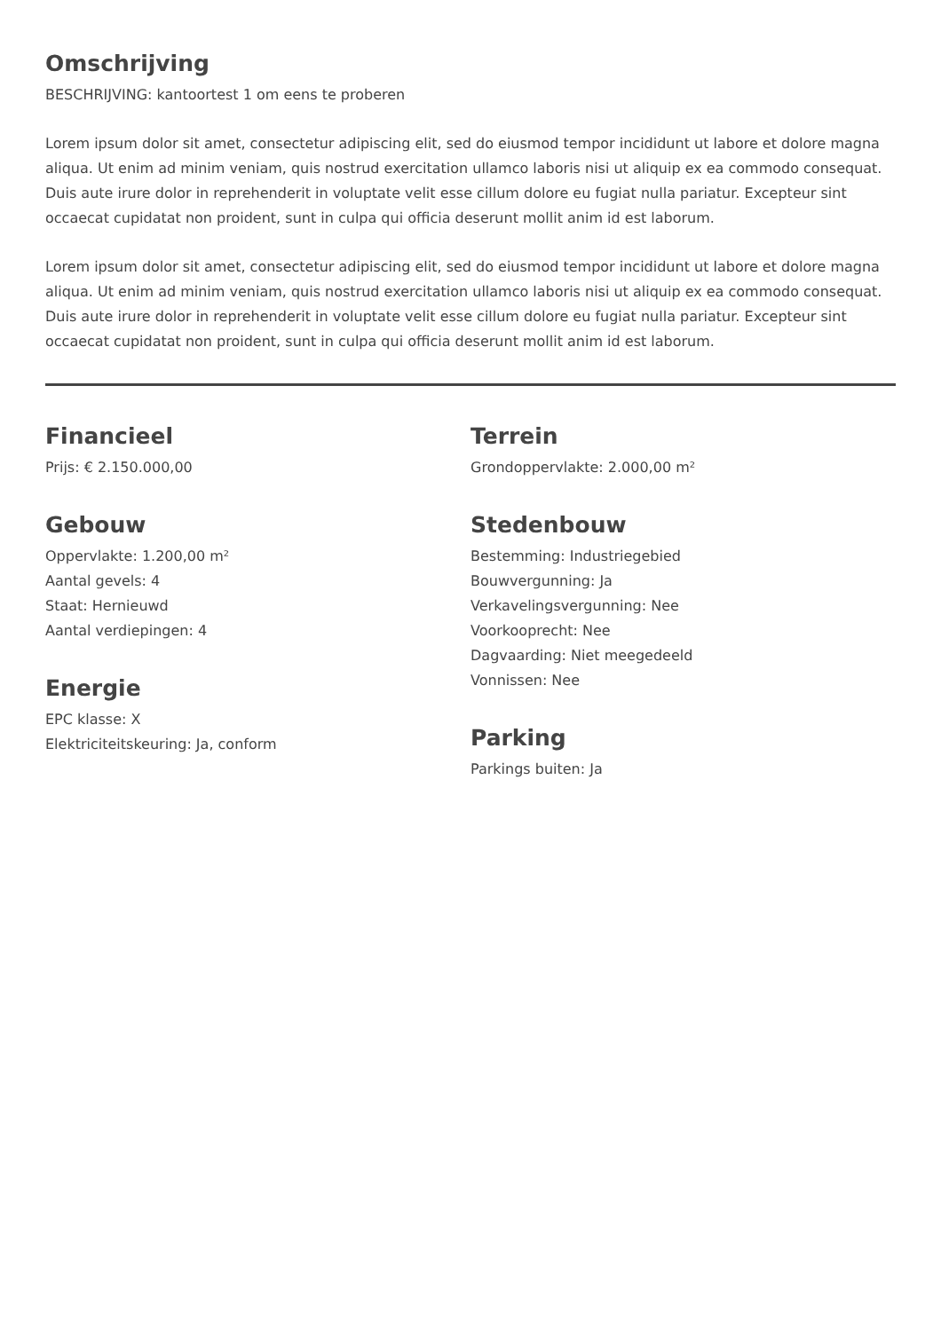Omschrijving
BESCHRIJVING: kantoortest 1 om eens te proberen
Lorem ipsum dolor sit amet, consectetur adipiscing elit, sed do eiusmod tempor incididunt ut labore et dolore magna aliqua. Ut enim ad minim veniam, quis nostrud exercitation ullamco laboris nisi ut aliquip ex ea commodo consequat. Duis aute irure dolor in reprehenderit in voluptate velit esse cillum dolore eu fugiat nulla pariatur. Excepteur sint occaecat cupidatat non proident, sunt in culpa qui officia deserunt mollit anim id est laborum.
Lorem ipsum dolor sit amet, consectetur adipiscing elit, sed do eiusmod tempor incididunt ut labore et dolore magna aliqua. Ut enim ad minim veniam, quis nostrud exercitation ullamco laboris nisi ut aliquip ex ea commodo consequat. Duis aute irure dolor in reprehenderit in voluptate velit esse cillum dolore eu fugiat nulla pariatur. Excepteur sint occaecat cupidatat non proident, sunt in culpa qui officia deserunt mollit anim id est laborum.
Financieel
Prijs: € 2.150.000,00
Gebouw
Oppervlakte: 1.200,00 m²
Aantal gevels: 4
Staat: Hernieuwd
Aantal verdiepingen: 4
Energie
EPC klasse: X
Elektriciteitskeuring: Ja, conform
Terrein
Grondoppervlakte: 2.000,00 m²
Stedenbouw
Bestemming: Industriegebied
Bouwvergunning: Ja
Verkavelingsvergunning: Nee
Voorkooprecht: Nee
Dagvaarding: Niet meegedeeld
Vonnissen: Nee
Parking
Parkings buiten: Ja